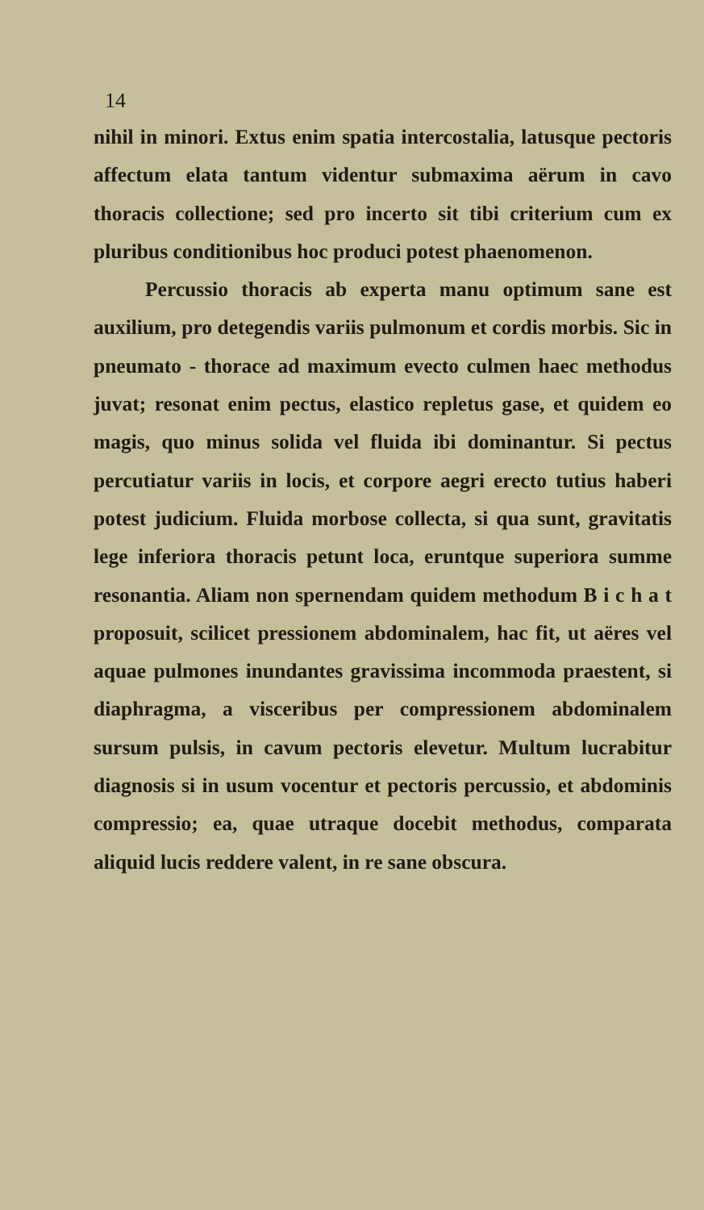14
nihil in minori. Extus enim spatia intercostalia, latusque pectoris affectum elata tantum videntur submaxima aërum in cavo thoracis collectione; sed pro incerto sit tibi criterium cum ex pluribus conditionibus hoc produci potest phaenomenon.
Percussio thoracis ab experta manu optimum sane est auxilium, pro detegendis variis pulmonum et cordis morbis. Sic in pneumato - thorace ad maximum evecto culmen haec methodus juvat; resonat enim pectus, elastico repletus gase, et quidem eo magis, quo minus solida vel fluida ibi dominantur. Si pectus percutiatur variis in locis, et corpore aegri erecto tutius haberi potest judicium. Fluida morbose collecta, si qua sunt, gravitatis lege inferiora thoracis petunt loca, eruntque superiora summe resonantia. Aliam non spernendam quidem methodum B i c h a t proposuit, scilicet pressionem abdominalem, hac fit, ut aëres vel aquae pulmones inundantes gravissima incommoda praestent, si diaphragma, a visceribus per compressionem abdominalem sursum pulsis, in cavum pectoris elevetur. Multum lucrabitur diagnosis si in usum vocentur et pectoris percussio, et abdominis compressio; ea, quae utraque docebit methodus, comparata aliquid lucis reddere valent, in re sane obscura.